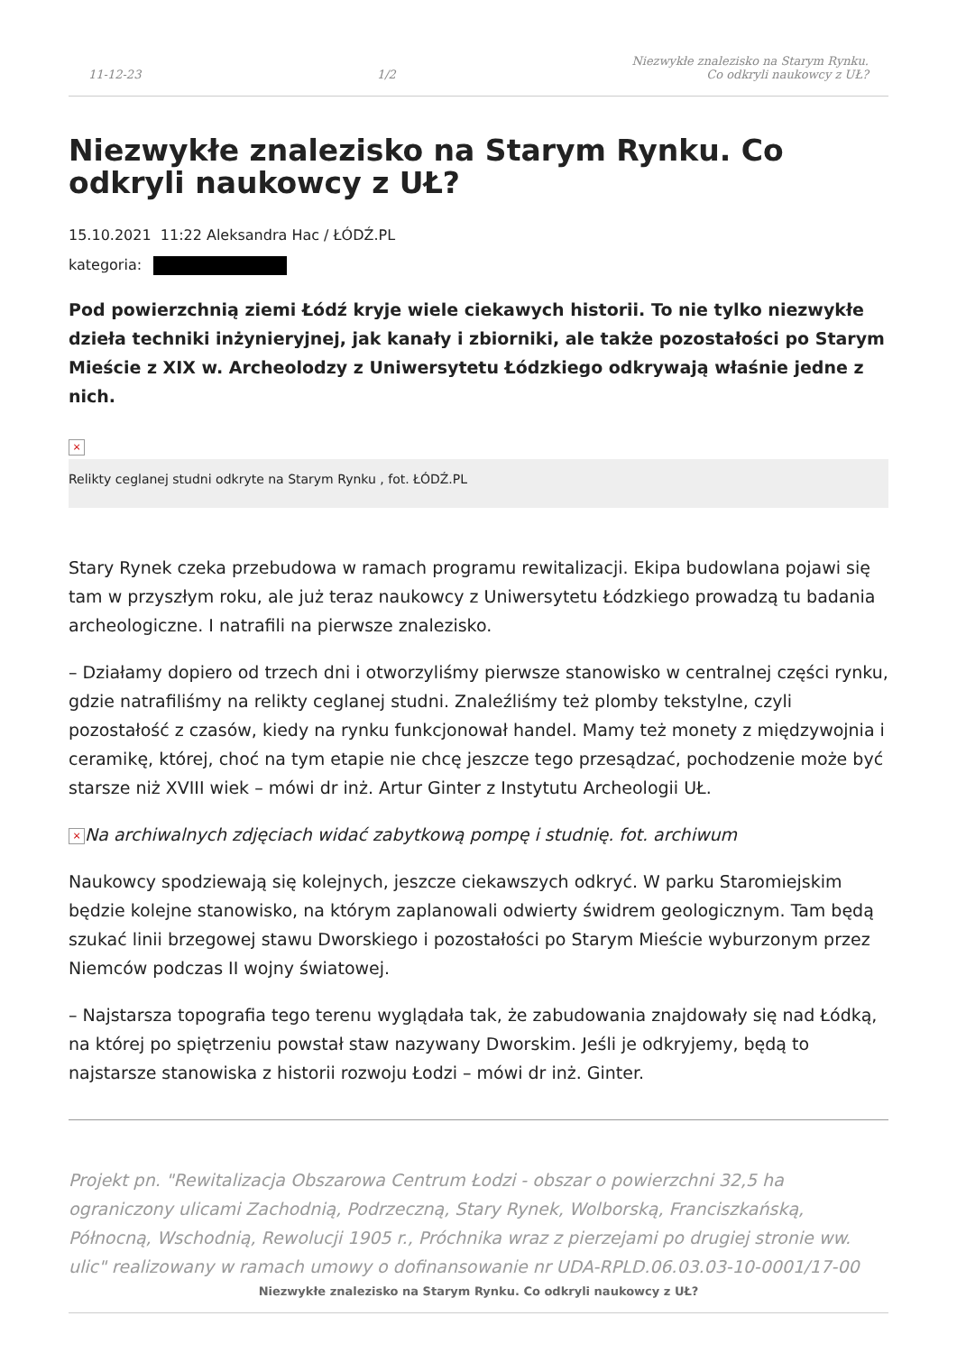11-12-23 1/2 Niezwykłe znalezisko na Starym Rynku.
Co odkryli naukowcy z UŁ?
Niezwykłe znalezisko na Starym Rynku. Co odkryli naukowcy z UŁ?
15.10.2021 11:22 Aleksandra Hac / ŁÓDŹ.PL
kategoria:
Pod powierzchnią ziemi Łódź kryje wiele ciekawych historii. To nie tylko niezwykłe dzieła techniki inżynieryjnej, jak kanały i zbiorniki, ale także pozostałości po Starym Mieście z XIX w. Archeolodzy z Uniwersytetu Łódzkiego odkrywają właśnie jedne z nich.
×
Relikty ceglanej studni odkryte na Starym Rynku , fot. ŁÓDŹ.PL
Stary Rynek czeka przebudowa w ramach programu rewitalizacji. Ekipa budowlana pojawi się tam w przyszłym roku, ale już teraz naukowcy z Uniwersytetu Łódzkiego prowadzą tu badania archeologiczne. I natrafili na pierwsze znalezisko.
– Działamy dopiero od trzech dni i otworzyliśmy pierwsze stanowisko w centralnej części rynku, gdzie natrafiliśmy na relikty ceglanej studni. Znaleźliśmy też plomby tekstylne, czyli pozostałość z czasów, kiedy na rynku funkcjonował handel. Mamy też monety z międzywojnia i ceramikę, której, choć na tym etapie nie chcę jeszcze tego przesądzać, pochodzenie może być starsze niż XVIII wiek – mówi dr inż. Artur Ginter z Instytutu Archeologii UŁ.
× Na archiwalnych zdjęciach widać zabytkową pompę i studnię. fot. archiwum
Naukowcy spodziewają się kolejnych, jeszcze ciekawszych odkryć. W parku Staromiejskim będzie kolejne stanowisko, na którym zaplanowali odwierty świdrem geologicznym. Tam będą szukać linii brzegowej stawu Dworskiego i pozostałości po Starym Mieście wyburzonym przez Niemców podczas II wojny światowej.
– Najstarsza topografia tego terenu wyglądała tak, że zabudowania znajdowały się nad Łódką, na której po spiętrzeniu powstał staw nazywany Dworskim. Jeśli je odkryjemy, będą to najstarsze stanowiska z historii rozwoju Łodzi – mówi dr inż. Ginter.
Projekt pn. "Rewitalizacja Obszarowa Centrum Łodzi - obszar o powierzchni 32,5 ha ograniczony ulicami Zachodnią, Podrzeczną, Stary Rynek, Wolborską, Franciszkańską, Północną, Wschodnią, Rewolucji 1905 r., Próchnika wraz z pierzejami po drugiej stronie ww. ulic" realizowany w ramach umowy o dofinansowanie nr UDA-RPLD.06.03.03-10-0001/17-00
Niezwykłe znalezisko na Starym Rynku. Co odkryli naukowcy z UŁ?